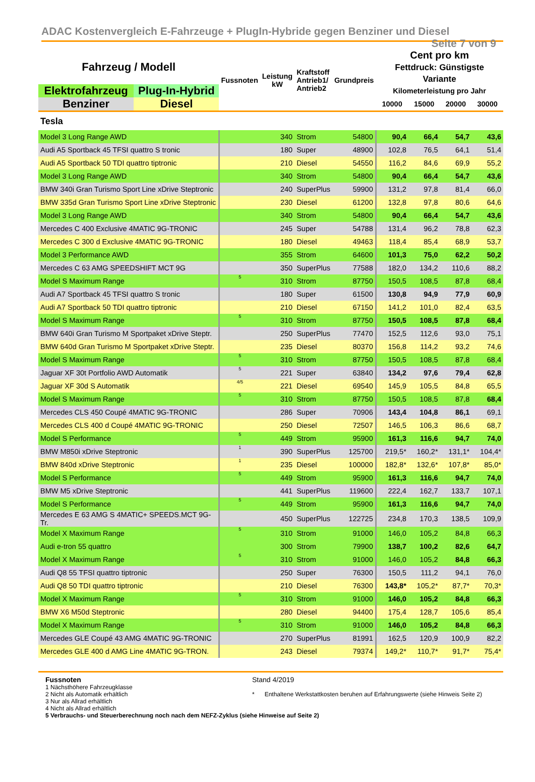ADAC Kostenvergleich E-Fahrzeuge + PlugIn-Hybride gegen Benziner und Diesel Seite 7 von 9
| Fahrzeug / Modell | | Fussnoten | Leistung kW | Kraftstoff Antrieb1/ Antrieb2 | Grundpreis | Cent pro km Fettdruck: Günstigste Variante | | | |
| --- | --- | --- | --- | --- | --- | --- | --- | --- | --- |
| Elektrofahrzeug | Plug-In-Hybrid | | | | | Kilometerleistung pro Jahr | | | |
| Benziner | Diesel | | | | | 10000 | 15000 | 20000 | 30000 |
| Tesla | | | | | | | | | |
| Model 3 Long Range AWD | | | 340 | Strom | 54800 | 90,4 | 66,4 | 54,7 | 43,6 |
| Audi A5 Sportback 45 TFSI quattro S tronic | | | 180 | Super | 48900 | 102,8 | 76,5 | 64,1 | 51,4 |
| Audi A5 Sportback 50 TDI quattro tiptronic | | | 210 | Diesel | 54550 | 116,2 | 84,6 | 69,9 | 55,2 |
| Model 3 Long Range AWD | | | 340 | Strom | 54800 | 90,4 | 66,4 | 54,7 | 43,6 |
| BMW 340i Gran Turismo Sport Line xDrive Steptronic | | | 240 | SuperPlus | 59900 | 131,2 | 97,8 | 81,4 | 66,0 |
| BMW 335d Gran Turismo Sport Line xDrive Steptronic | | | 230 | Diesel | 61200 | 132,8 | 97,8 | 80,6 | 64,6 |
| Model 3 Long Range AWD | | | 340 | Strom | 54800 | 90,4 | 66,4 | 54,7 | 43,6 |
| Mercedes C 400 Exclusive 4MATIC 9G-TRONIC | | | 245 | Super | 54788 | 131,4 | 96,2 | 78,8 | 62,3 |
| Mercedes C 300 d Exclusive 4MATIC 9G-TRONIC | | | 180 | Diesel | 49463 | 118,4 | 85,4 | 68,9 | 53,7 |
| Model 3 Performance AWD | | | 355 | Strom | 64600 | 101,3 | 75,0 | 62,2 | 50,2 |
| Mercedes C 63 AMG SPEEDSHIFT MCT 9G | | | 350 | SuperPlus | 77588 | 182,0 | 134,2 | 110,6 | 88,2 |
| Model S Maximum Range | | 5 | 310 | Strom | 87750 | 150,5 | 108,5 | 87,8 | 68,4 |
| Audi A7 Sportback 45 TFSI quattro S tronic | | | 180 | Super | 61500 | 130,8 | 94,9 | 77,9 | 60,9 |
| Audi A7 Sportback 50 TDI quattro tiptronic | | | 210 | Diesel | 67150 | 141,2 | 101,0 | 82,4 | 63,5 |
| Model S Maximum Range | | 5 | 310 | Strom | 87750 | 150,5 | 108,5 | 87,8 | 68,4 |
| BMW 640i Gran Turismo M Sportpaket xDrive Steptr. | | | 250 | SuperPlus | 77470 | 152,5 | 112,6 | 93,0 | 75,1 |
| BMW 640d Gran Turismo M Sportpaket xDrive Steptr. | | | 235 | Diesel | 80370 | 156,8 | 114,2 | 93,2 | 74,6 |
| Model S Maximum Range | | 5 | 310 | Strom | 87750 | 150,5 | 108,5 | 87,8 | 68,4 |
| Jaguar XF 30t Portfolio AWD Automatik | | 5 | 221 | Super | 63840 | 134,2 | 97,6 | 79,4 | 62,8 |
| Jaguar XF 30d S Automatik | | 4/5 | 221 | Diesel | 69540 | 145,9 | 105,5 | 84,8 | 65,5 |
| Model S Maximum Range | | 5 | 310 | Strom | 87750 | 150,5 | 108,5 | 87,8 | 68,4 |
| Mercedes CLS 450 Coupé 4MATIC 9G-TRONIC | | | 286 | Super | 70906 | 143,4 | 104,8 | 86,1 | 69,1 |
| Mercedes CLS 400 d Coupé 4MATIC 9G-TRONIC | | | 250 | Diesel | 72507 | 146,5 | 106,3 | 86,6 | 68,7 |
| Model S Performance | | 5 | 449 | Strom | 95900 | 161,3 | 116,6 | 94,7 | 74,0 |
| BMW M850i xDrive Steptronic | | 1 | 390 | SuperPlus | 125700 | 219,5* | 160,2* | 131,1* | 104,4* |
| BMW 840d xDrive Steptronic | | 1 | 235 | Diesel | 100000 | 182,8* | 132,6* | 107,8* | 85,0* |
| Model S Performance | | 5 | 449 | Strom | 95900 | 161,3 | 116,6 | 94,7 | 74,0 |
| BMW M5 xDrive Steptronic | | | 441 | SuperPlus | 119600 | 222,4 | 162,7 | 133,7 | 107,1 |
| Model S Performance | | 5 | 449 | Strom | 95900 | 161,3 | 116,6 | 94,7 | 74,0 |
| Mercedes E 63 AMG S 4MATIC+ SPEEDS.MCT 9G-Tr. | | | 450 | SuperPlus | 122725 | 234,8 | 170,3 | 138,5 | 109,9 |
| Model X Maximum Range | | 5 | 310 | Strom | 91000 | 146,0 | 105,2 | 84,8 | 66,3 |
| Audi e-tron 55 quattro | | | 300 | Strom | 79900 | 138,7 | 100,2 | 82,6 | 64,7 |
| Model X Maximum Range | | 5 | 310 | Strom | 91000 | 146,0 | 105,2 | 84,8 | 66,3 |
| Audi Q8 55 TFSI quattro tiptronic | | | 250 | Super | 76300 | 150,5 | 111,2 | 94,1 | 76,0 |
| Audi Q8 50 TDI quattro tiptronic | | | 210 | Diesel | 76300 | 143,8* | 105,2* | 87,7* | 70,3* |
| Model X Maximum Range | | 5 | 310 | Strom | 91000 | 146,0 | 105,2 | 84,8 | 66,3 |
| BMW X6 M50d Steptronic | | | 280 | Diesel | 94400 | 175,4 | 128,7 | 105,6 | 85,4 |
| Model X Maximum Range | | 5 | 310 | Strom | 91000 | 146,0 | 105,2 | 84,8 | 66,3 |
| Mercedes GLE Coupé 43 AMG 4MATIC 9G-TRONIC | | | 270 | SuperPlus | 81991 | 162,5 | 120,9 | 100,9 | 82,2 |
| Mercedes GLE 400 d AMG Line 4MATIC 9G-TRON. | | | 243 | Diesel | 79374 | 149,2* | 110,7* | 91,7* | 75,4* |
Fussnoten
1 Nächsthöhere Fahrzeugklasse
2 Nicht als Automatik erhältlich
3 Nur als Allrad erhältlich
4 Nicht als Allrad erhältlich
Stand 4/2019
* Enthaltene Werkstattkosten beruhen auf Erfahrungswerte (siehe Hinweis Seite 2)
5 Verbrauchs- und Steuerberechnung noch nach dem NEFZ-Zyklus (siehe Hinweise auf Seite 2)